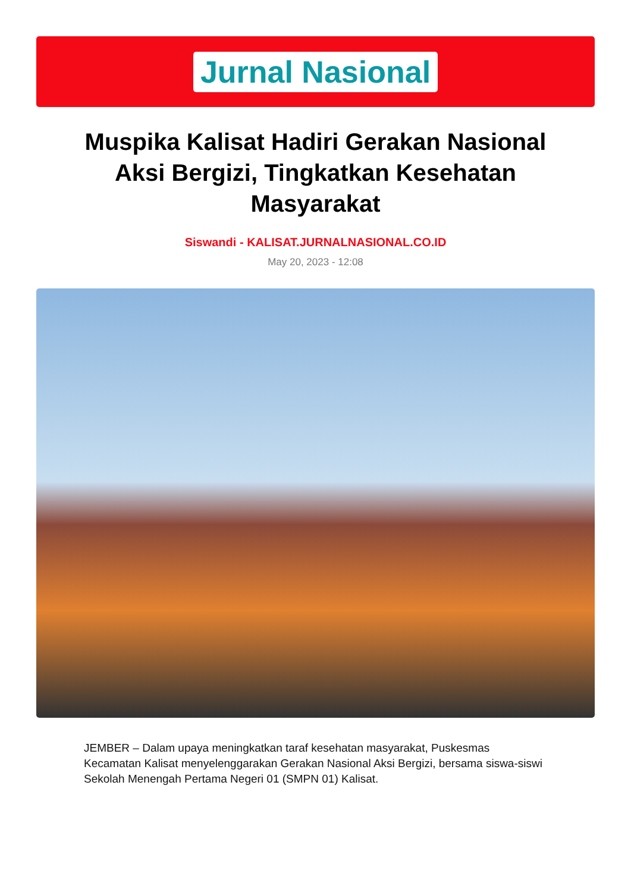Jurnal Nasional
Muspika Kalisat Hadiri Gerakan Nasional Aksi Bergizi, Tingkatkan Kesehatan Masyarakat
Siswandi - KALISAT.JURNALNASIONAL.CO.ID
May 20, 2023 - 12:08
JEMBER – Dalam upaya meningkatkan taraf kesehatan masyarakat, Puskesmas Kecamatan Kalisat menyelenggarakan Gerakan Nasional Aksi Bergizi, bersama siswa-siswi Sekolah Menengah Pertama Negeri 01 (SMPN 01) Kalisat.